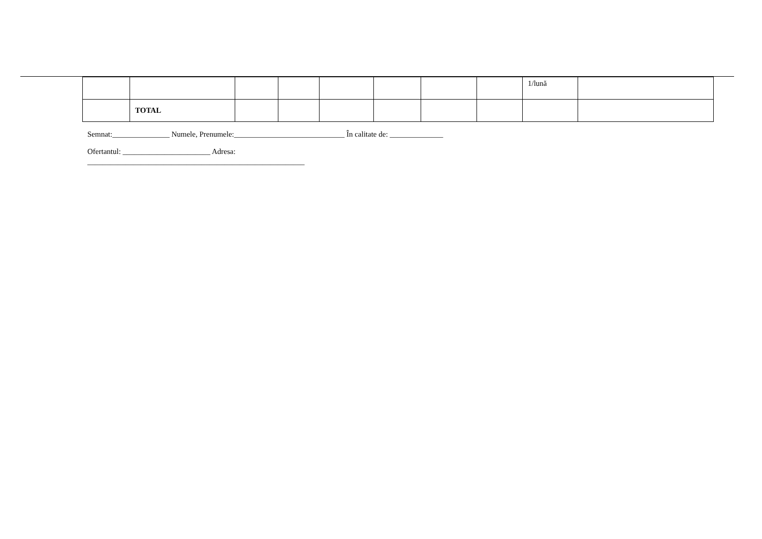| | | | | | | | | 1/lună | |
| | TOTAL | | | | | | | | |
Semnat:_______________ Numele, Prenumele:_____________________________ În calitate de: ______________
Ofertantul: _______________________ Adresa:
_________________________________________________________